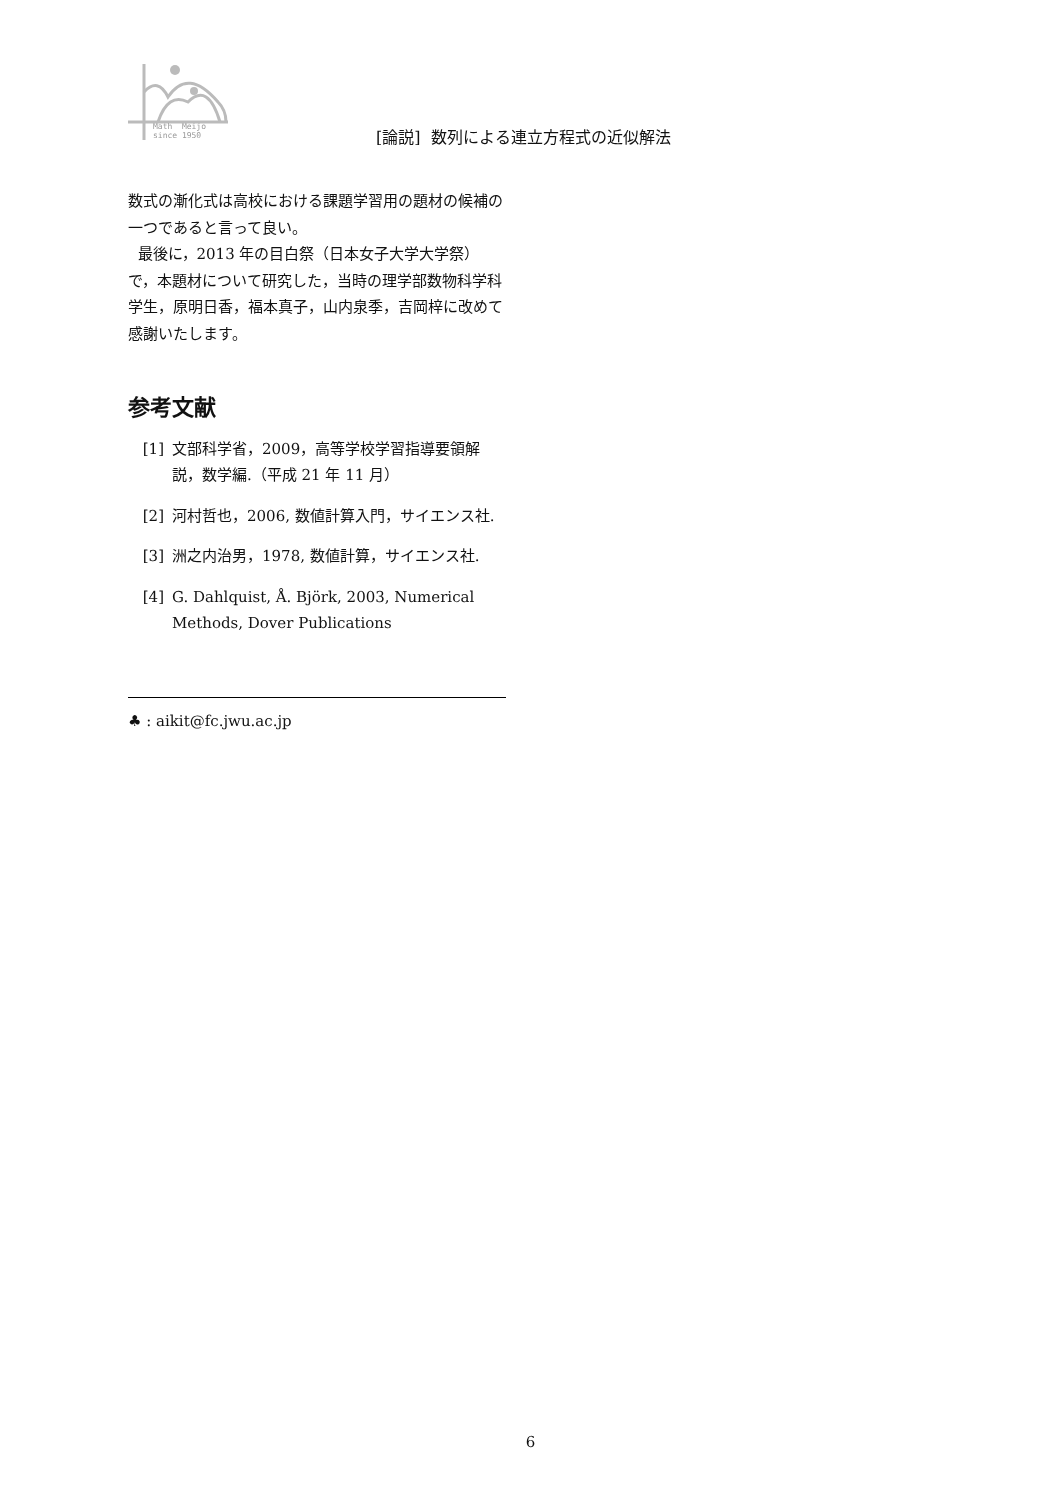Math Meijo
since 1950
[論説] 数列による連立方程式の近似解法
数式の漸化式は高校における課題学習用の題材の候補の一つであると言って良い。
最後に，2013 年の目白祭（日本女子大学大学祭）で，本題材について研究した，当時の理学部数物科学科学生，原明日香，福本真子，山内泉季，吉岡梓に改めて感謝いたします。
参考文献
[1] 文部科学省，2009，高等学校学習指導要領解説，数学編.（平成 21 年 11 月）
[2] 河村哲也，2006, 数値計算入門，サイエンス社.
[3] 洲之内治男，1978, 数値計算，サイエンス社.
[4] G. Dahlquist, Å. Björk, 2003, Numerical Methods, Dover Publications
♣ : aikit@fc.jwu.ac.jp
6